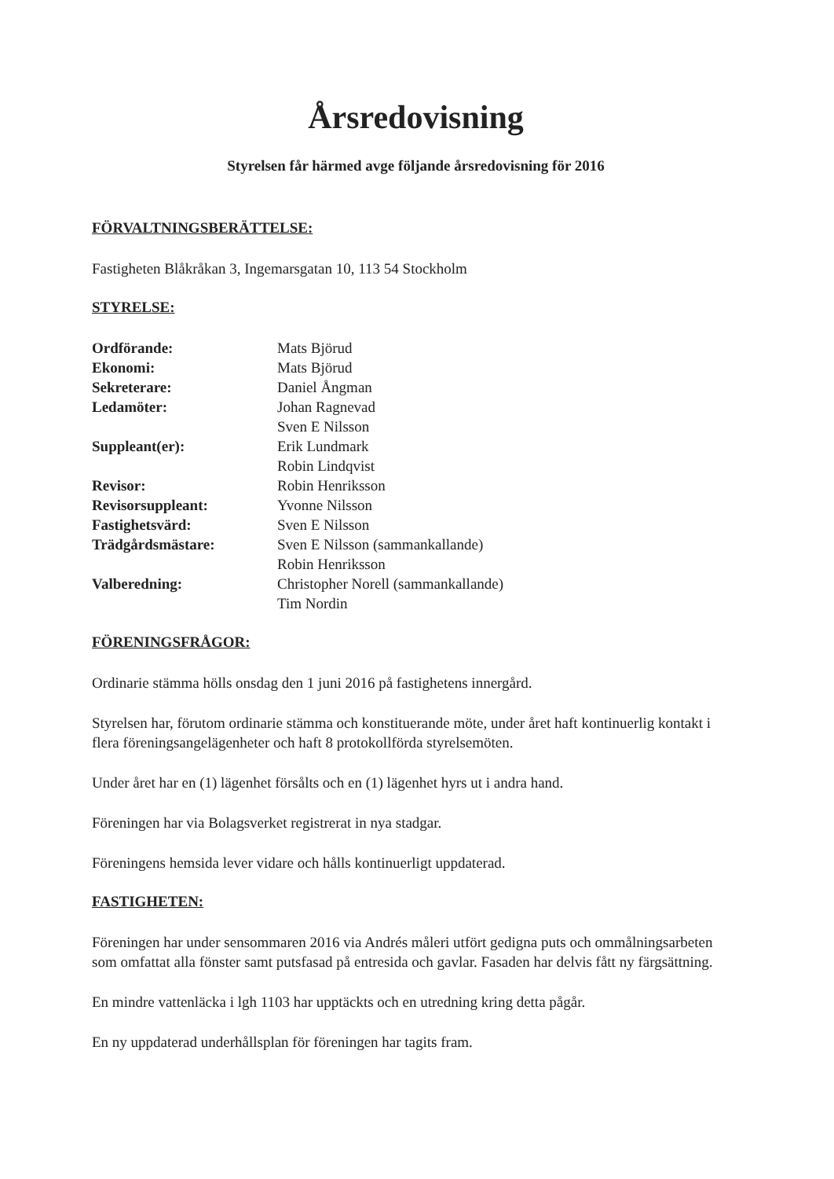Årsredovisning
Styrelsen får härmed avge följande årsredovisning för 2016
FÖRVALTNINGSBERÄTTELSE:
Fastigheten Blåkråkan 3, Ingemarsgatan 10, 113 54 Stockholm
STYRELSE:
| Ordförande: | Mats Björud |
| Ekonomi: | Mats Björud |
| Sekreterare: | Daniel Ångman |
| Ledamöter: | Johan Ragnevad |
| | Sven E Nilsson |
| Suppleant(er): | Erik Lundmark |
| | Robin Lindqvist |
| Revisor: | Robin Henriksson |
| Revisorsuppleant: | Yvonne Nilsson |
| Fastighetsvärd: | Sven E Nilsson |
| Trädgårdsmästare: | Sven E Nilsson (sammankallande) |
| | Robin Henriksson |
| Valberedning: | Christopher Norell (sammankallande) |
| | Tim Nordin |
FÖRENINGSFRÅGOR:
Ordinarie stämma hölls onsdag den 1 juni 2016 på fastighetens innergård.
Styrelsen har, förutom ordinarie stämma och konstituerande möte, under året haft kontinuerlig kontakt i flera föreningsangelägenheter och haft 8 protokollförda styrelsemöten.
Under året har en (1) lägenhet försålts och en (1) lägenhet hyrs ut i andra hand.
Föreningen har via Bolagsverket registrerat in nya stadgar.
Föreningens hemsida lever vidare och hålls kontinuerligt uppdaterad.
FASTIGHETEN:
Föreningen har under sensommaren 2016 via Andrés måleri utfört gedigna puts och ommålningsarbeten som omfattat alla fönster samt putsfasad på entresida och gavlar. Fasaden har delvis fått ny färgsättning.
En mindre vattenläcka i lgh 1103 har upptäckts och en utredning kring detta pågår.
En ny uppdaterad underhållsplan för föreningen har tagits fram.